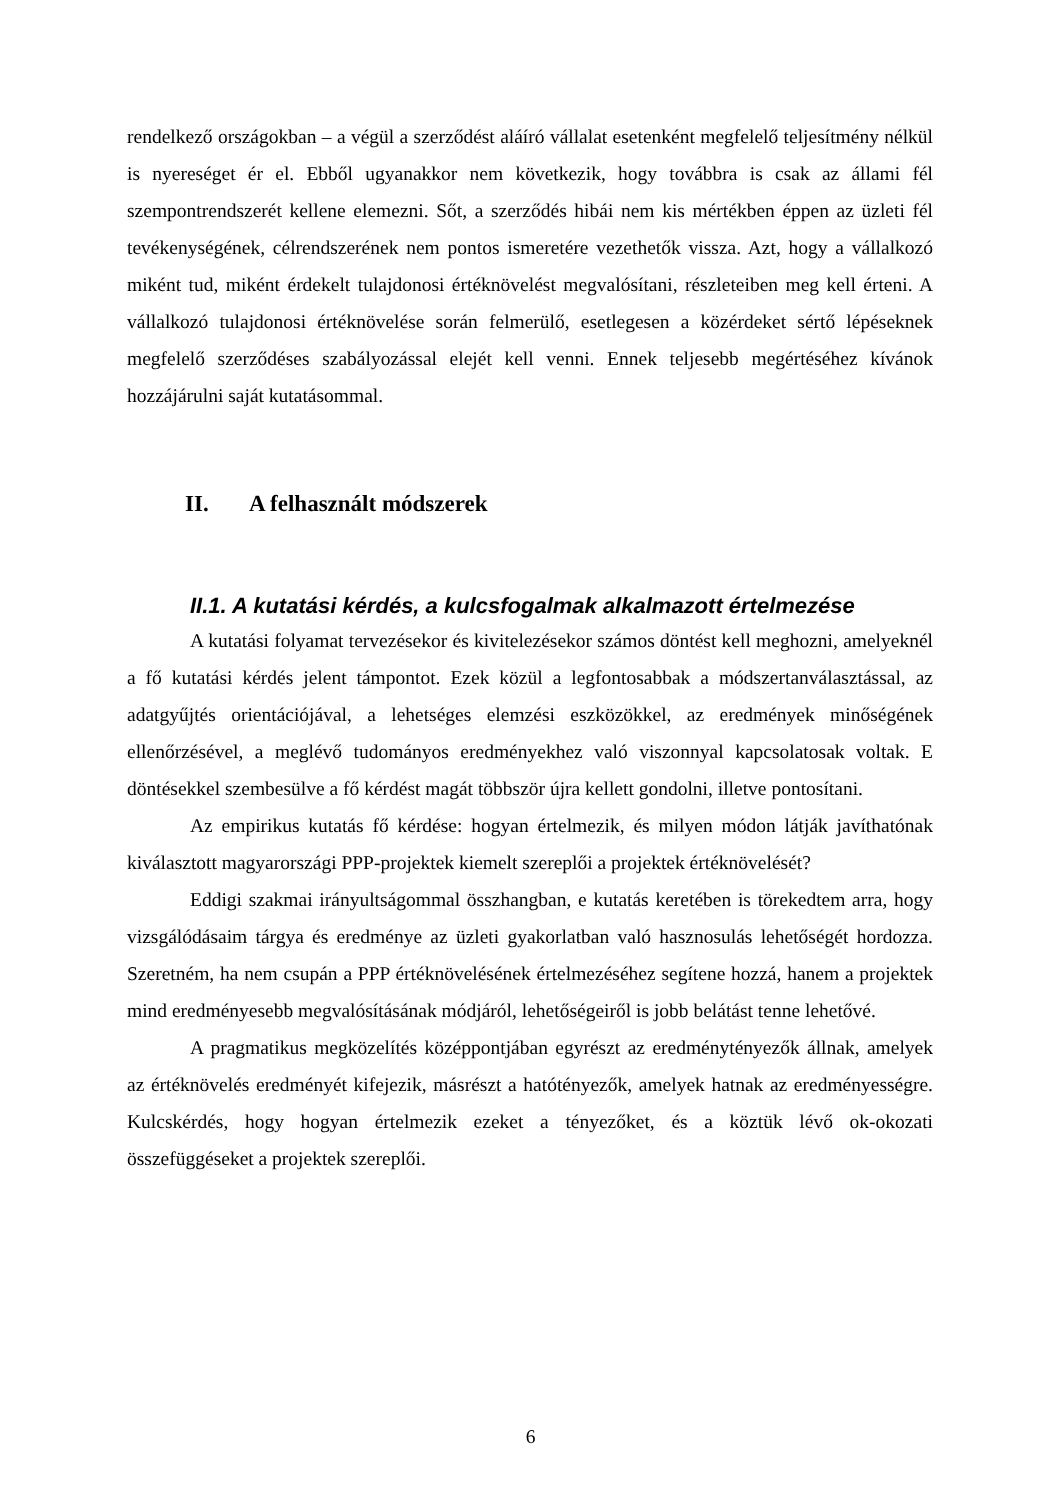rendelkező országokban – a végül a szerződést aláíró vállalat esetenként megfelelő teljesítmény nélkül is nyereséget ér el. Ebből ugyanakkor nem következik, hogy továbbra is csak az állami fél szempontrendszerét kellene elemezni. Sőt, a szerződés hibái nem kis mértékben éppen az üzleti fél tevékenységének, célrendszerének nem pontos ismeretére vezethetők vissza. Azt, hogy a vállalkozó miként tud, miként érdekelt tulajdonosi értéknövelést megvalósítani, részleteiben meg kell érteni. A vállalkozó tulajdonosi értéknövelése során felmerülő, esetlegesen a közérdeket sértő lépéseknek megfelelő szerződéses szabályozással elejét kell venni. Ennek teljesebb megértéséhez kívánok hozzájárulni saját kutatásommal.
II. A felhasznált módszerek
II.1. A kutatási kérdés, a kulcsfogalmak alkalmazott értelmezése
A kutatási folyamat tervezésekor és kivitelezésekor számos döntést kell meghozni, amelyeknél a fő kutatási kérdés jelent támpontot. Ezek közül a legfontosabbak a módszertanválasztással, az adatgyűjtés orientációjával, a lehetséges elemzési eszközökkel, az eredmények minőségének ellenőrzésével, a meglévő tudományos eredményekhez való viszonnyal kapcsolatosak voltak. E döntésekkel szembesülve a fő kérdést magát többször újra kellett gondolni, illetve pontosítani.
Az empirikus kutatás fő kérdése: hogyan értelmezik, és milyen módon látják javíthatónak kiválasztott magyarországi PPP-projektek kiemelt szereplői a projektek értéknövelését?
Eddigi szakmai irányultságommal összhangban, e kutatás keretében is törekedtem arra, hogy vizsgálódásaim tárgya és eredménye az üzleti gyakorlatban való hasznosulás lehetőségét hordozza. Szeretném, ha nem csupán a PPP értéknövelésének értelmezéséhez segítene hozzá, hanem a projektek mind eredményesebb megvalósításának módjáról, lehetőségeiről is jobb belátást tenne lehetővé.
A pragmatikus megközelítés középpontjában egyrészt az eredménytényezők állnak, amelyek az értéknövelés eredményét kifejezik, másrészt a hatótényezők, amelyek hatnak az eredményességre. Kulcskérdés, hogy hogyan értelmezik ezeket a tényezőket, és a köztük lévő ok-okozati összefüggéseket a projektek szereplői.
6